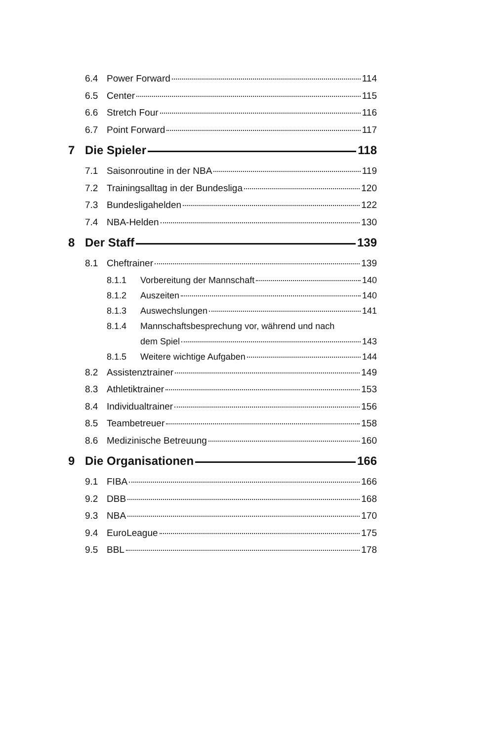6.4 Power Forward 114
6.5 Center 115
6.6 Stretch Four 116
6.7 Point Forward 117
7 Die Spieler 118
7.1 Saisonroutine in der NBA 119
7.2 Trainingsalltag in der Bundesliga 120
7.3 Bundesligahelden 122
7.4 NBA-Helden 130
8 Der Staff 139
8.1 Cheftrainer 139
8.1.1 Vorbereitung der Mannschaft 140
8.1.2 Auszeiten 140
8.1.3 Auswechslungen 141
8.1.4 Mannschaftsbesprechung vor, während und nach
dem Spiel 143
8.1.5 Weitere wichtige Aufgaben 144
8.2 Assistenztrainer 149
8.3 Athletiktrainer 153
8.4 Individualtrainer 156
8.5 Teambetreuer 158
8.6 Medizinische Betreuung 160
9 Die Organisationen 166
9.1 FIBA 166
9.2 DBB 168
9.3 NBA 170
9.4 EuroLeague 175
9.5 BBL 178